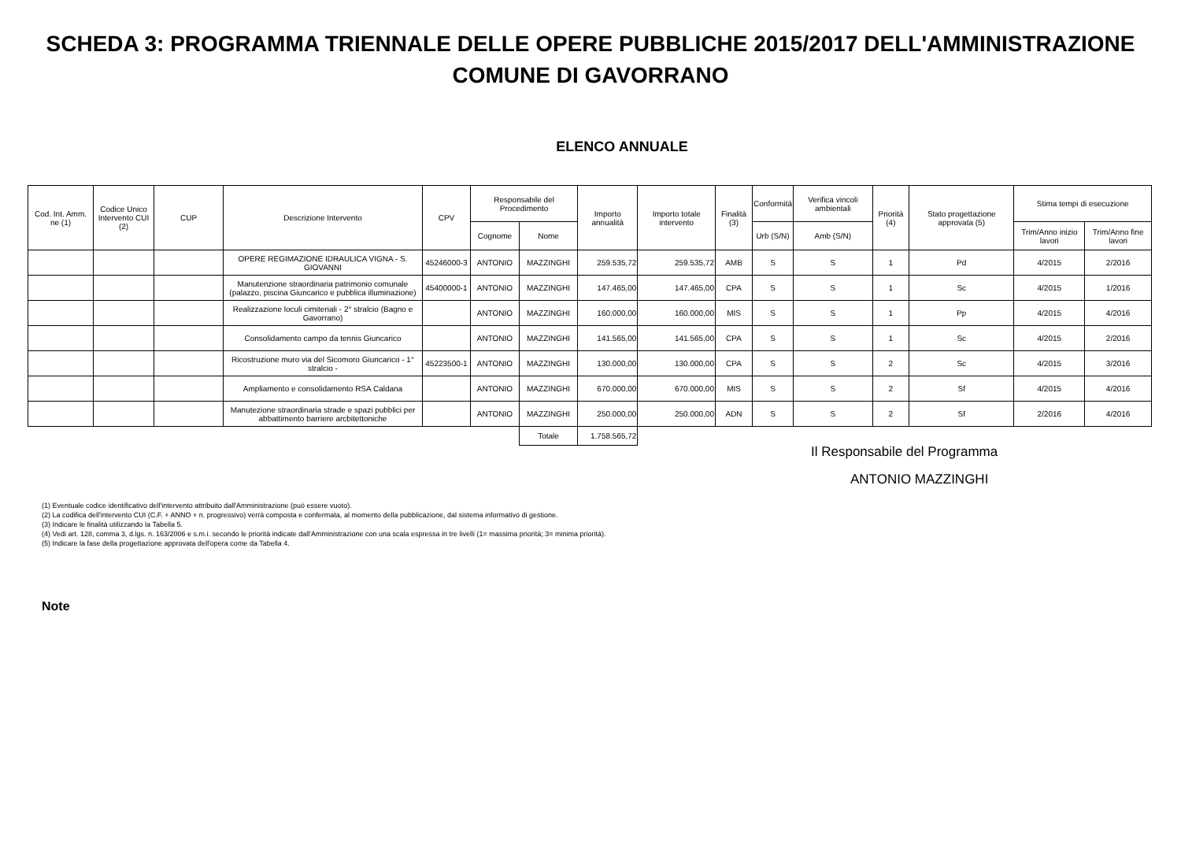SCHEDA 3: PROGRAMMA TRIENNALE DELLE OPERE PUBBLICHE 2015/2017 DELL'AMMINISTRAZIONE
COMUNE DI GAVORRANO
ELENCO ANNUALE
| Cod. Int. Amm. ne (1) | Codice Unico Intervento CUI (2) | CUP | Descrizione Intervento | CPV | Responsabile del Procedimento | | Importo annualità | Importo totale intervento | Finalità (3) | Conformità | Verifica vincoli ambientali | Priorità (4) | Stato progettazione approvata (5) | Stima tempi di esecuzione | |
| --- | --- | --- | --- | --- | --- | --- | --- | --- | --- | --- | --- | --- | --- | --- | --- |
| | | | | | Cognome | Nome | | | | Urb (S/N) | Amb (S/N) | | | Trim/Anno inizio lavori | Trim/Anno fine lavori |
| | | | OPERE REGIMAZIONE IDRAULICA VIGNA - S. GIOVANNI | 45246000-3 | ANTONIO | MAZZINGHI | 259.535,72 | 259.535,72 | AMB | S | S | 1 | Pd | 4/2015 | 2/2016 |
| | | | Manutenzione straordinaria patrimonio comunale (palazzo, piscina Giuncarico e pubblica illuminazione) | 45400000-1 | ANTONIO | MAZZINGHI | 147.465,00 | 147.465,00 | CPA | S | S | 1 | Sc | 4/2015 | 1/2016 |
| | | | Realizzazione loculi cimiteriali - 2° stralcio (Bagno e Gavorrano) | | ANTONIO | MAZZINGHI | 160.000,00 | 160.000,00 | MIS | S | S | 1 | Pp | 4/2015 | 4/2016 |
| | | | Consolidamento campo da tennis Giuncarico | | ANTONIO | MAZZINGHI | 141.565,00 | 141.565,00 | CPA | S | S | 1 | Sc | 4/2015 | 2/2016 |
| | | | Ricostruzione muro via del Sicomoro Giuncarico - 1° stralcio - | 45223500-1 | ANTONIO | MAZZINGHI | 130.000,00 | 130.000,00 | CPA | S | S | 2 | Sc | 4/2015 | 3/2016 |
| | | | Ampliamento e consolidamento RSA Caldana | | ANTONIO | MAZZINGHI | 670.000,00 | 670.000,00 | MIS | S | S | 2 | Sf | 4/2015 | 4/2016 |
| | | | Manutezione straordinaria strade e spazi pubblici per abbattimento barriere arcbitettoniche | | ANTONIO | MAZZINGHI | 250.000,00 | 250.000,00 | ADN | S | S | 2 | Sf | 2/2016 | 4/2016 |
| | | | | | | Totale | 1.758.565,72 | | | | | | | | |
Il Responsabile del Programma
ANTONIO MAZZINGHI
(1) Eventuale codice identificativo dell'intervento attribuito dall'Amministrazione (può essere vuoto).
(2) La codifica dell'intervento CUI (C.F. + ANNO + n. progressivo) verrà composta e confermata, al momento della pubblicazione, dal sistema informativo di gestione.
(3) Indicare le finalità utilizzando la Tabella 5.
(4) Vedi art. 128, comma 3, d.lgs. n. 163/2006 e s.m.i. secondo le priorità indicate dall'Amministrazione con una scala espressa in tre livelli (1= massima priorità; 3= minima priorità).
(5) Indicare la fase della progettazione approvata dell'opera come da Tabella 4.
Note